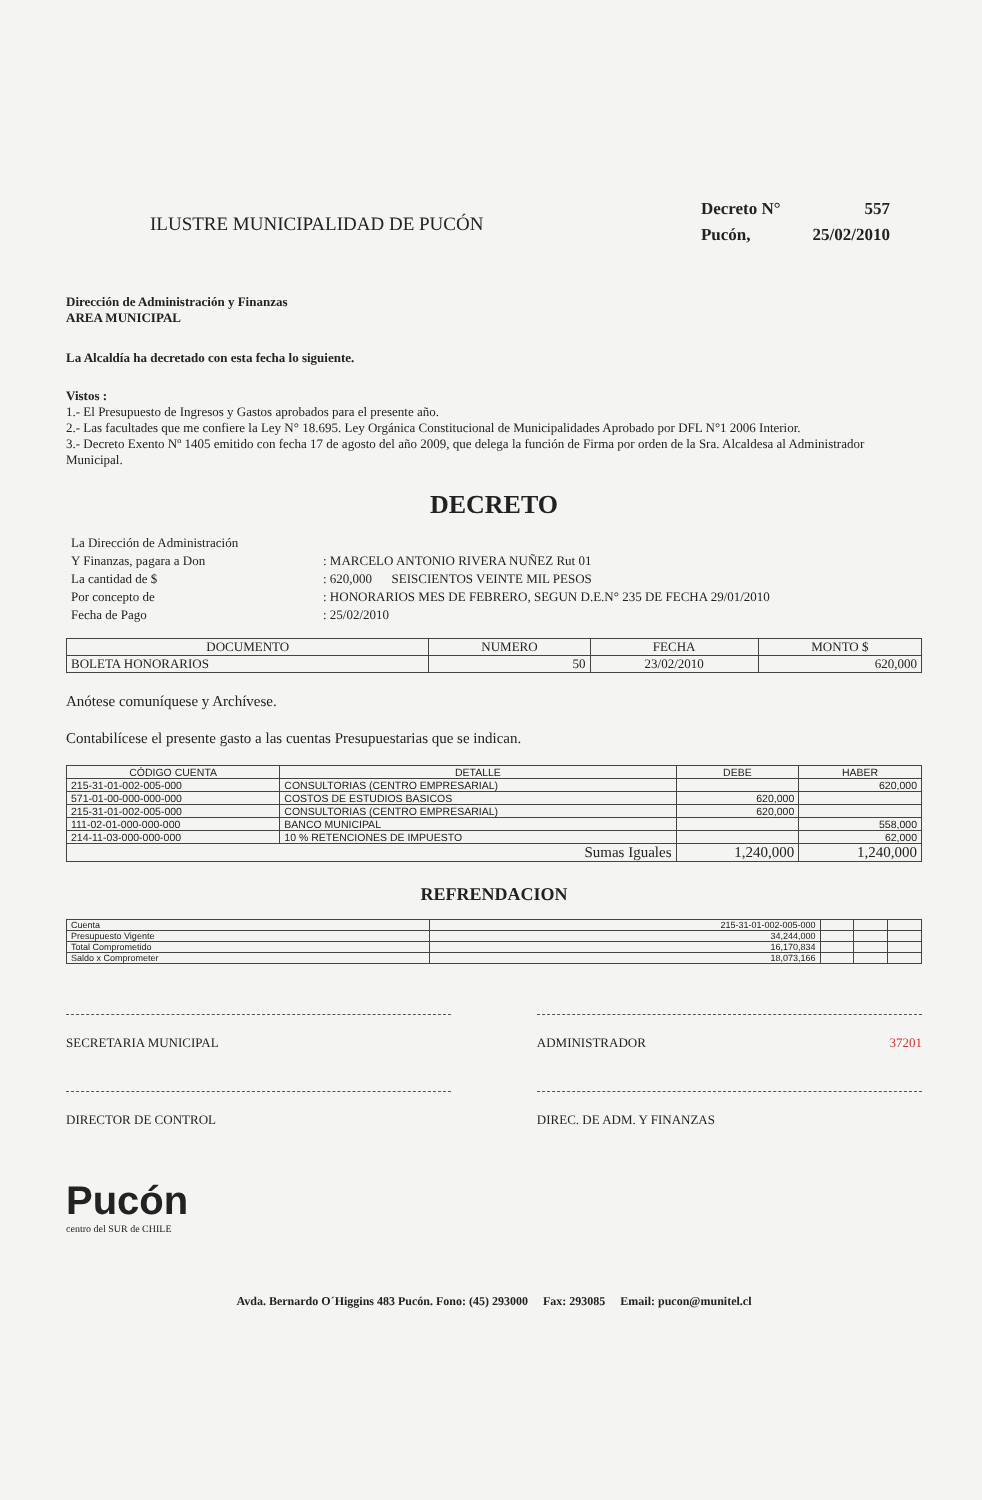ILUSTRE MUNICIPALIDAD DE PUCÓN
| Decreto N° | 557 |
| Pucón, | 25/02/2010 |
Dirección de Administración y Finanzas
AREA MUNICIPAL
La Alcaldía ha decretado con esta fecha lo siguiente.
Vistos :
1.- El Presupuesto de Ingresos y Gastos aprobados para el presente año.
2.- Las facultades que me confiere la Ley N° 18.695. Ley Orgánica Constitucional de Municipalidades Aprobado por DFL N°1 2006 Interior.
3.- Decreto Exento Nº 1405 emitido con fecha 17 de agosto del año 2009, que delega la función de Firma por orden de la Sra. Alcaldesa al Administrador Municipal.
DECRETO
| La Dirección de Administración | |
| Y Finanzas, pagara a Don | : MARCELO ANTONIO RIVERA NUÑEZ Rut 01 |
| La cantidad de $ | : 620,000 SEISCIENTOS VEINTE MIL PESOS |
| Por concepto de | : HONORARIOS MES DE FEBRERO, SEGUN D.E.N° 235 DE FECHA 29/01/2010 |
| Fecha de Pago | : 25/02/2010 |
| DOCUMENTO | NUMERO | FECHA | MONTO $ |
| --- | --- | --- | --- |
| BOLETA HONORARIOS | 50 | 23/02/2010 | 620,000 |
Anótese comuníquese y Archívese.
Contabilícese el presente gasto a las cuentas Presupuestarias que se indican.
| CÓDIGO CUENTA | DETALLE | DEBE | HABER |
| --- | --- | --- | --- |
| 215-31-01-002-005-000 | CONSULTORIAS (CENTRO EMPRESARIAL) | | 620,000 |
| 571-01-00-000-000-000 | COSTOS DE ESTUDIOS BASICOS | 620,000 | |
| 215-31-01-002-005-000 | CONSULTORIAS (CENTRO EMPRESARIAL) | 620,000 | |
| 111-02-01-000-000-000 | BANCO MUNICIPAL | | 558,000 |
| 214-11-03-000-000-000 | 10 % RETENCIONES DE IMPUESTO | | 62,000 |
| Sumas Iguales | | 1,240,000 | 1,240,000 |
REFRENDACION
| Cuenta | 215-31-01-002-005-000 | | | |
| Presupuesto Vigente | 34,244,000 | | | |
| Total Comprometido | 16,170,834 | | | |
| Saldo x Comprometer | 18,073,166 | | | |
SECRETARIA MUNICIPAL ADMINISTRADOR 37201
DIRECTOR DE CONTROL DIREC. DE ADM. Y FINANZAS
Pucón
centro del SUR de CHILE
Avda. Bernardo O´Higgins 483 Pucón. Fono: (45) 293000 Fax: 293085 Email: pucon@munitel.cl